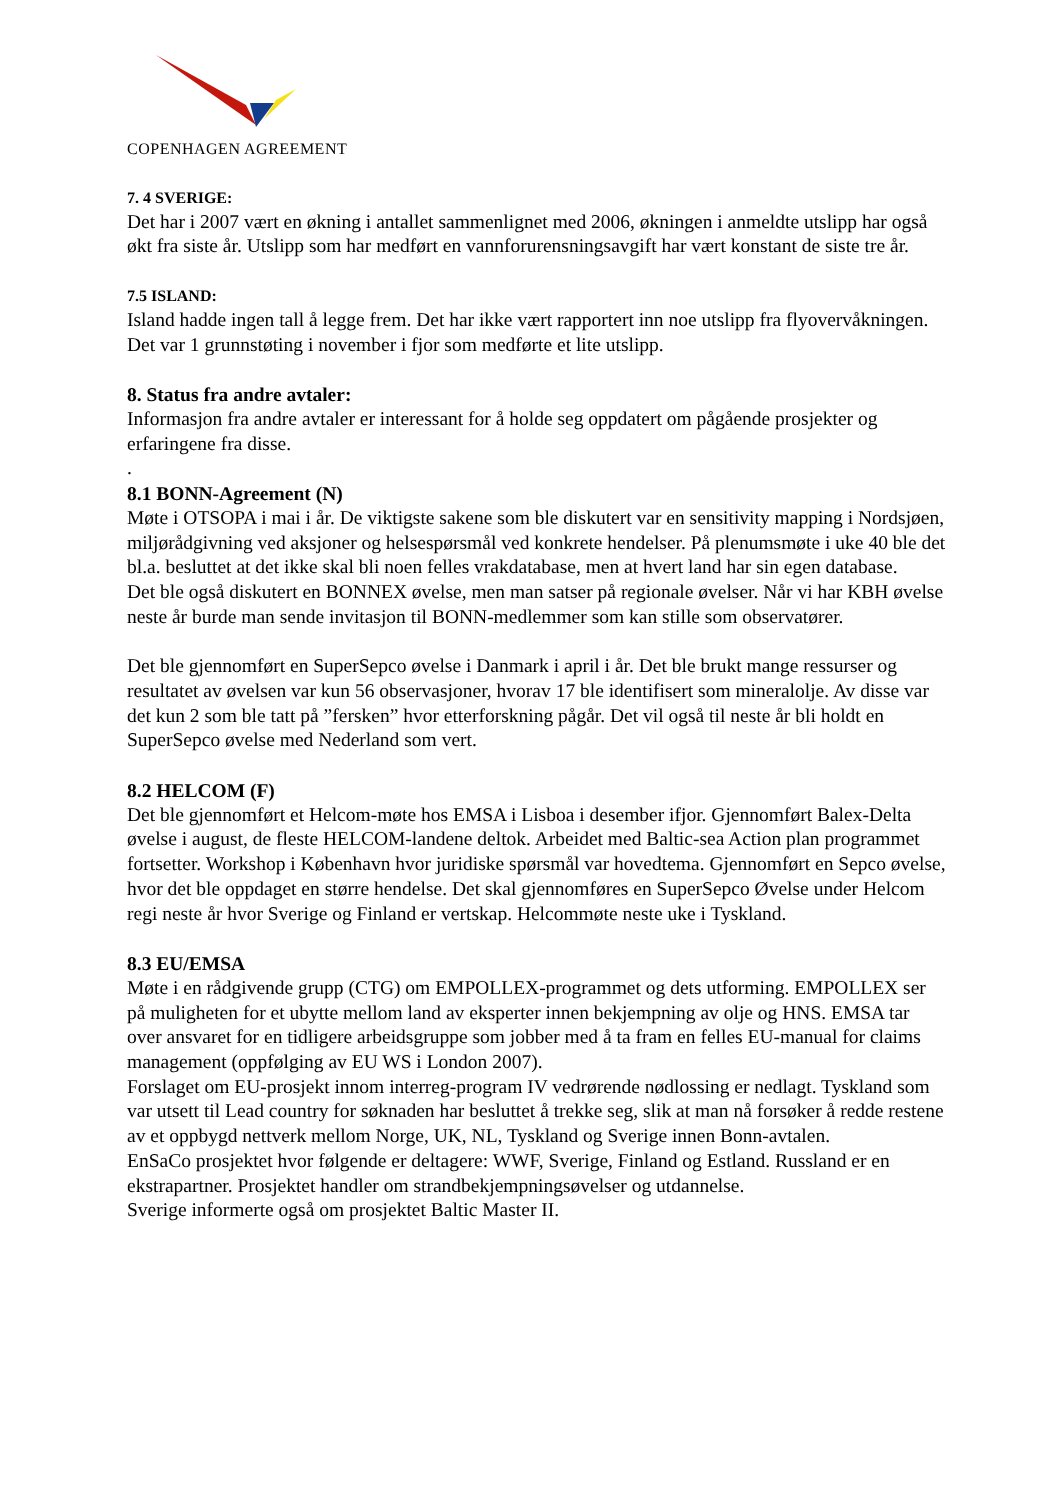COPENHAGEN AGREEMENT
7. 4 SVERIGE:
Det har i 2007 vært en økning i antallet sammenlignet med 2006, økningen i anmeldte utslipp har også økt fra siste år. Utslipp som har medført en vannforurensningsavgift har vært konstant de siste tre år.
7.5 ISLAND:
Island hadde ingen tall å legge frem. Det har ikke vært rapportert inn noe utslipp fra flyovervåkningen. Det var 1 grunnstøting i november i fjor som medførte et lite utslipp.
8. Status fra andre avtaler:
Informasjon fra andre avtaler er interessant for å holde seg oppdatert om pågående prosjekter og erfaringene fra disse.
.
8.1 BONN-Agreement (N)
Møte i OTSOPA i mai i år. De viktigste sakene som ble diskutert var en sensitivity mapping i Nordsjøen, miljørådgivning ved aksjoner og helsespørsmål ved konkrete hendelser. På plenumsmøte i uke 40 ble det bl.a. besluttet at det ikke skal bli noen felles vrakdatabase, men at hvert land har sin egen database.
Det ble også diskutert en BONNEX øvelse, men man satser på regionale øvelser. Når vi har KBH øvelse neste år burde man sende invitasjon til BONN-medlemmer som kan stille som observatører.
Det ble gjennomført en SuperSepco øvelse i Danmark i april i år. Det ble brukt mange ressurser og resultatet av øvelsen var kun 56 observasjoner, hvorav 17 ble identifisert som mineralolje. Av disse var det kun 2 som ble tatt på ”fersken” hvor etterforskning pågår. Det vil også til neste år bli holdt en SuperSepco øvelse med Nederland som vert.
8.2 HELCOM (F)
Det ble gjennomført et Helcom-møte hos EMSA i Lisboa i desember ifjor. Gjennomført Balex-Delta øvelse i august, de fleste HELCOM-landene deltok. Arbeidet med Baltic-sea Action plan programmet fortsetter. Workshop i København hvor juridiske spørsmål var hovedtema. Gjennomført en Sepco øvelse, hvor det ble oppdaget en større hendelse. Det skal gjennomføres en SuperSepco Øvelse under Helcom regi neste år hvor Sverige og Finland er vertskap. Helcommøte neste uke i Tyskland.
8.3 EU/EMSA
Møte i en rådgivende grupp (CTG) om EMPOLLEX-programmet og dets utforming. EMPOLLEX ser på muligheten for et ubytte mellom land av eksperter innen bekjempning av olje og HNS. EMSA tar over ansvaret for en tidligere arbeidsgruppe som jobber med å ta fram en felles EU-manual for claims management (oppfølging av EU WS i London 2007).
Forslaget om EU-prosjekt innom interreg-program IV vedrørende nødlossing er nedlagt. Tyskland som var utsett til Lead country for søknaden har besluttet å trekke seg, slik at man nå forsøker å redde restene av et oppbygd nettverk mellom Norge, UK, NL, Tyskland og Sverige innen Bonn-avtalen.
EnSaCo prosjektet hvor følgende er deltagere: WWF, Sverige, Finland og Estland. Russland er en ekstrapartner. Prosjektet handler om strandbekjempningsøvelser og utdannelse.
Sverige informerte også om prosjektet Baltic Master II.